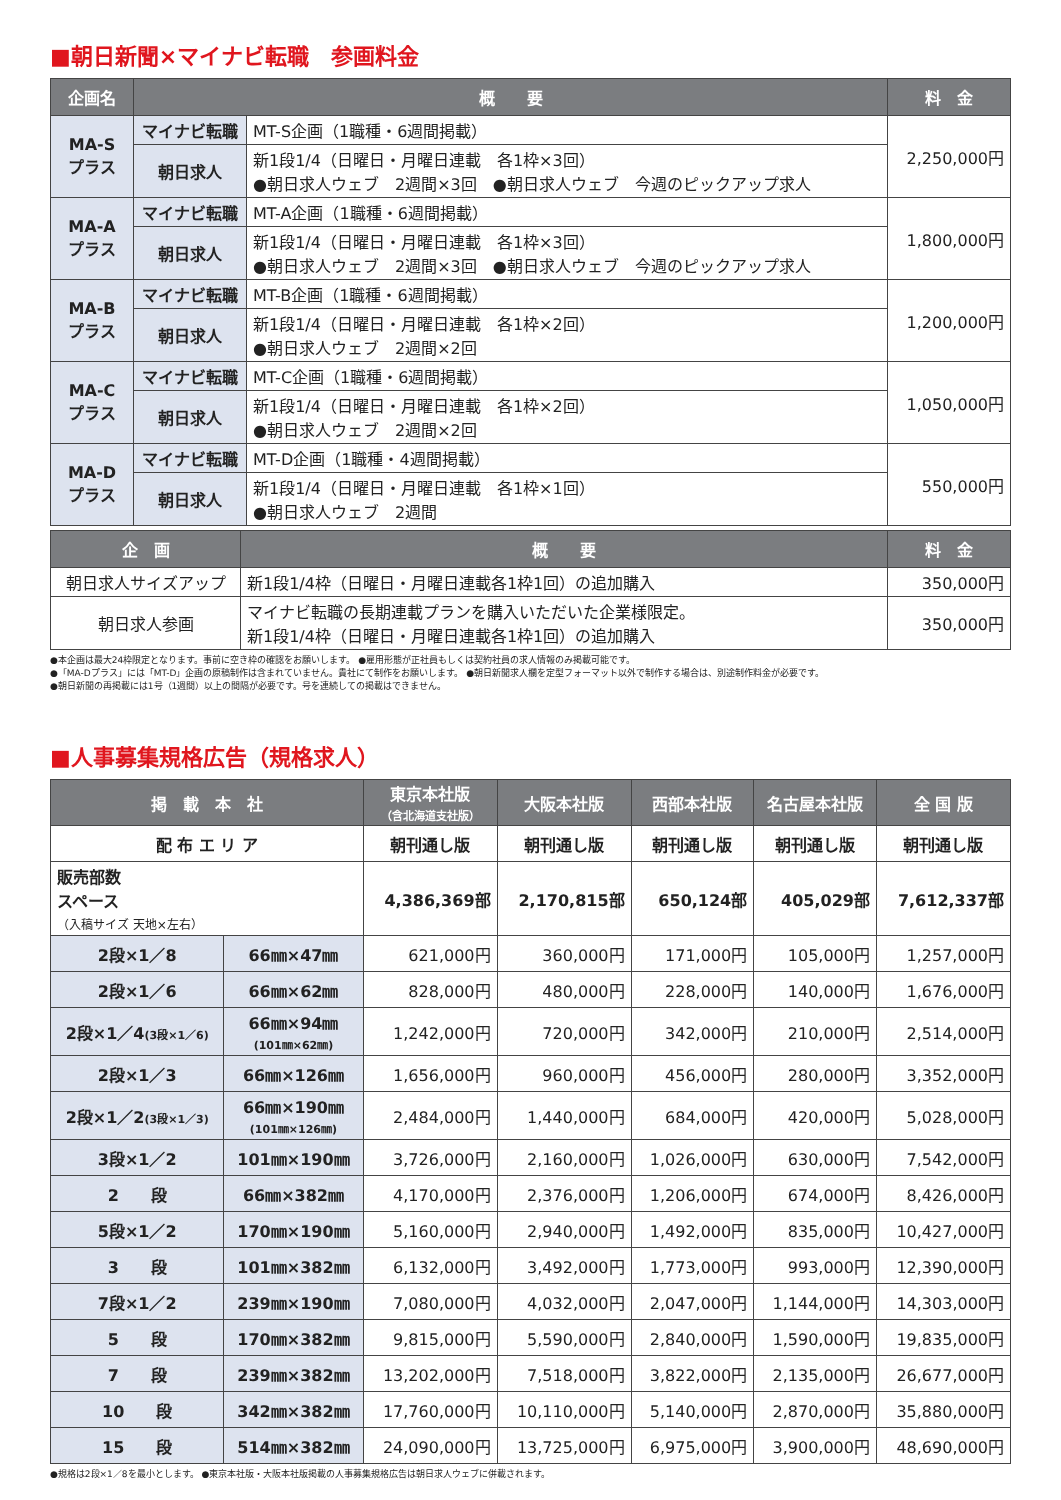■朝日新聞×マイナビ転職　参画料金
| 企画名 | 概 要 | | 料 金 |
| --- | --- | --- | --- |
| MA-S プラス | マイナビ転職 | MT-S企画（1職種・6週間掲載） | 2,250,000円 |
| | 朝日求人 | 新1段1/4（日曜日・月曜日連載 各1枠×3回） ●朝日求人ウェブ 2週間×3回 ●朝日求人ウェブ 今週のピックアップ求人 | |
| MA-A プラス | マイナビ転職 | MT-A企画（1職種・6週間掲載） | 1,800,000円 |
| | 朝日求人 | 新1段1/4（日曜日・月曜日連載 各1枠×3回） ●朝日求人ウェブ 2週間×3回 ●朝日求人ウェブ 今週のピックアップ求人 | |
| MA-B プラス | マイナビ転職 | MT-B企画（1職種・6週間掲載） | 1,200,000円 |
| | 朝日求人 | 新1段1/4（日曜日・月曜日連載 各1枠×2回） ●朝日求人ウェブ 2週間×2回 | |
| MA-C プラス | マイナビ転職 | MT-C企画（1職種・6週間掲載） | 1,050,000円 |
| | 朝日求人 | 新1段1/4（日曜日・月曜日連載 各1枠×2回） ●朝日求人ウェブ 2週間×2回 | |
| MA-D プラス | マイナビ転職 | MT-D企画（1職種・4週間掲載） | 550,000円 |
| | 朝日求人 | 新1段1/4（日曜日・月曜日連載 各1枠×1回） ●朝日求人ウェブ 2週間 | |
| 企 画 | 概 要 | 料 金 |
| --- | --- | --- |
| 朝日求人サイズアップ | 新1段1/4枠（日曜日・月曜日連載各1枠1回）の追加購入 | 350,000円 |
| 朝日求人参画 | マイナビ転職の長期連載プランを購入いただいた企業様限定。 新1段1/4枠（日曜日・月曜日連載各1枠1回）の追加購入 | 350,000円 |
●本企画は最大24枠限定となります。事前に空き枠の確認をお願いします。 ●雇用形態が正社員もしくは契約社員の求人情報のみ掲載可能です。
●「MA-Dプラス」には「MT-D」企画の原稿制作は含まれていません。貴社にて制作をお願いします。 ●朝日新聞求人欄を定型フォーマット以外で制作する場合は、別途制作料金が必要です。
●朝日新聞の再掲載には1号（1週間）以上の間隔が必要です。号を連続しての掲載はできません。
■人事募集規格広告（規格求人）
| 掲 載 本 社 | | 東京本社版 （含北海道支社版） | 大阪本社版 | 西部本社版 | 名古屋本社版 | 全 国 版 |
| --- | --- | --- | --- | --- | --- | --- |
| 配 布 エ リ ア | | 朝刊通し版 | 朝刊通し版 | 朝刊通し版 | 朝刊通し版 | 朝刊通し版 |
| 販売部数 スペース （入稿サイズ 天地×左右） | | 4,386,369部 | 2,170,815部 | 650,124部 | 405,029部 | 7,612,337部 |
| 2段×1／8 | 66㎜×47㎜ | 621,000円 | 360,000円 | 171,000円 | 105,000円 | 1,257,000円 |
| 2段×1／6 | 66㎜×62㎜ | 828,000円 | 480,000円 | 228,000円 | 140,000円 | 1,676,000円 |
| 2段×1／4 (3段×1／6) | 66㎜×94㎜ (101㎜×62㎜) | 1,242,000円 | 720,000円 | 342,000円 | 210,000円 | 2,514,000円 |
| 2段×1／3 | 66㎜×126㎜ | 1,656,000円 | 960,000円 | 456,000円 | 280,000円 | 3,352,000円 |
| 2段×1／2 (3段×1／3) | 66㎜×190㎜ (101㎜×126㎜) | 2,484,000円 | 1,440,000円 | 684,000円 | 420,000円 | 5,028,000円 |
| 3段×1／2 | 101㎜×190㎜ | 3,726,000円 | 2,160,000円 | 1,026,000円 | 630,000円 | 7,542,000円 |
| 2 段 | 66㎜×382㎜ | 4,170,000円 | 2,376,000円 | 1,206,000円 | 674,000円 | 8,426,000円 |
| 5段×1／2 | 170㎜×190㎜ | 5,160,000円 | 2,940,000円 | 1,492,000円 | 835,000円 | 10,427,000円 |
| 3 段 | 101㎜×382㎜ | 6,132,000円 | 3,492,000円 | 1,773,000円 | 993,000円 | 12,390,000円 |
| 7段×1／2 | 239㎜×190㎜ | 7,080,000円 | 4,032,000円 | 2,047,000円 | 1,144,000円 | 14,303,000円 |
| 5 段 | 170㎜×382㎜ | 9,815,000円 | 5,590,000円 | 2,840,000円 | 1,590,000円 | 19,835,000円 |
| 7 段 | 239㎜×382㎜ | 13,202,000円 | 7,518,000円 | 3,822,000円 | 2,135,000円 | 26,677,000円 |
| 10 段 | 342㎜×382㎜ | 17,760,000円 | 10,110,000円 | 5,140,000円 | 2,870,000円 | 35,880,000円 |
| 15 段 | 514㎜×382㎜ | 24,090,000円 | 13,725,000円 | 6,975,000円 | 3,900,000円 | 48,690,000円 |
●規格は2段×1／8を最小とします。 ●東京本社版・大阪本社版掲載の人事募集規格広告は朝日求人ウェブに併載されます。